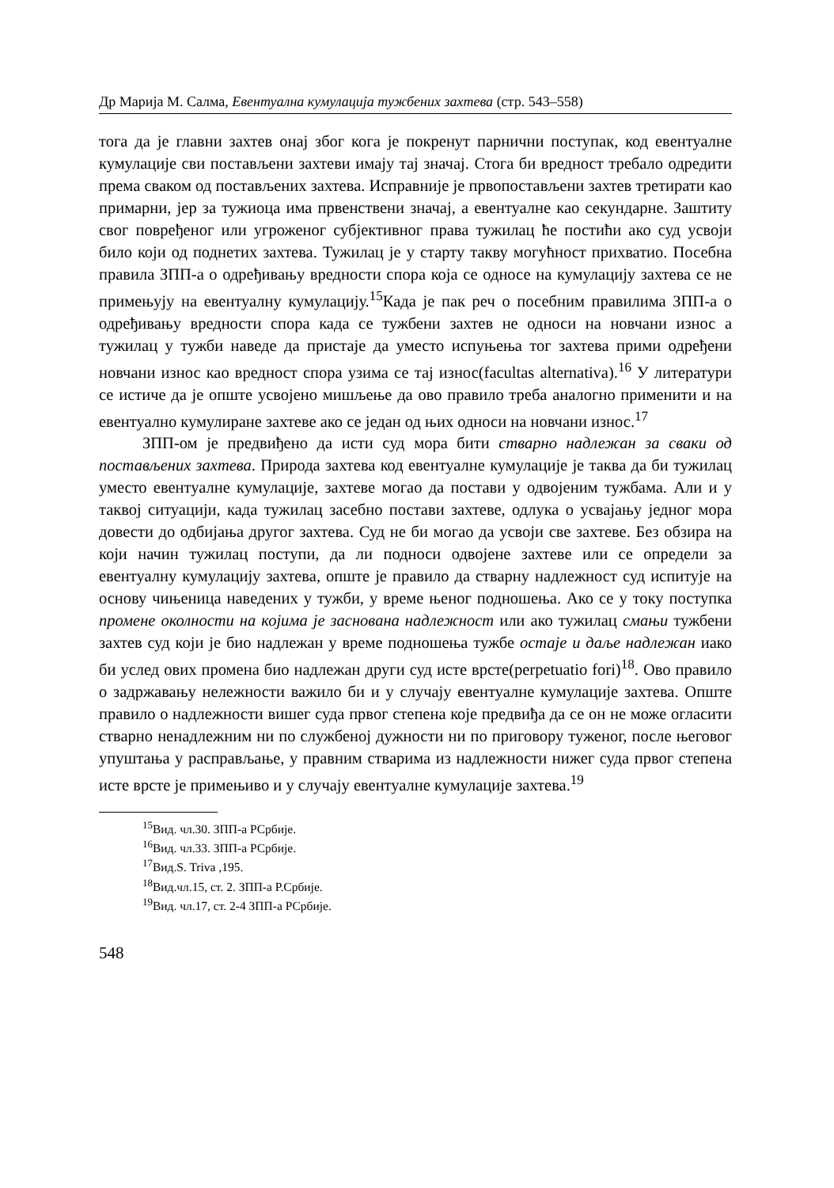Др Марија М. Салма, Евентуална кумулација тужбених захтева (стр. 543–558)
тога да је главни захтев онај због кога је покренут парнични поступак, код евентуалне кумулације сви постављени захтеви имају тај значај. Стога би вредност требало одредити према сваком од постављених захтева. Исправније је првопостављени захтев третирати као примарни, јер за тужиоца има првенствени значај, а евентуалне као секундарне. Заштиту свог повређеног или угроженог субјективног права тужилац ће постићи ако суд усвоји било који од поднетих захтева. Тужилац је у старту такву могућност прихватио. Посебна правила ЗПП-а о одређивању вредности спора која се односе на кумулацију захтева се не примењују на евентуалну кумулацију.<sup>15</sup>Када је пак реч о посебним правилима ЗПП-а о одређивању вредности спора када се тужбени захтев не односи на новчани износ а тужилац у тужби наведе да пристаје да уместо испуњења тог захтева прими одређени новчани износ као вредност спора узима се тај износ(facultas alternativa).<sup>16</sup> У литератури се истиче да је опште усвојено мишљење да ово правило треба аналогно применити и на евентуално кумулиране захтеве ако се један од њих односи на новчани износ.<sup>17</sup>
ЗПП-ом је предвиђено да исти суд мора бити стварно надлежан за сваки од постављених захтева. Природа захтева код евентуалне кумулације је таква да би тужилац уместо евентуалне кумулације, захтеве могао да постави у одвојеним тужбама. Али и у таквој ситуацији, када тужилац засебно постави захтеве, одлука о усвајању једног мора довести до одбијања другог захтева. Суд не би могао да усвоји све захтеве. Без обзира на који начин тужилац поступи, да ли подноси одвојене захтеве или се определи за евентуалну кумулацију захтева, опште је правило да стварну надлежност суд испитује на основу чињеница наведених у тужби, у време њеног подношења. Ако се у току поступка промене околности на којима је заснована надлежност или ако тужилац смањи тужбени захтев суд који је био надлежан у време подношења тужбе остаје и даље надлежан иако би услед ових промена био надлежан други суд исте врсте(perpetuatio fori)<sup>18</sup>. Ово правило о задржавању нележности важило би и у случају евентуалне кумулације захтева. Опште правило о надлежности вишег суда првог степена које предвиђа да се он не може огласити стварно ненадлежним ни по службеној дужности ни по приговору туженог, после његовог упуштања у расправљање, у правним стварима из надлежности нижег суда првог степена исте врсте је примењиво и у случају евентуалне кумулације захтева.<sup>19</sup>
<sup>15</sup> Вид. чл.30. ЗПП-а РСрбије.
<sup>16</sup> Вид. чл.33. ЗПП-а РСрбије.
<sup>17</sup> Вид.S. Triva ,195.
<sup>18</sup> Вид.чл.15, ст. 2. ЗПП-а Р.Србије.
<sup>19</sup> Вид. чл.17, ст. 2-4 ЗПП-а РСрбије.
548